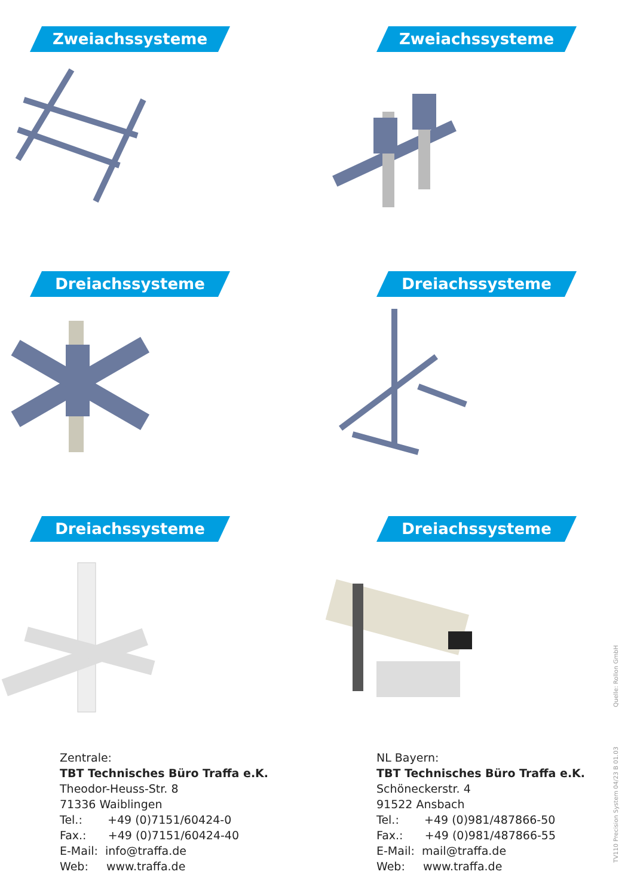Zweiachssysteme
Zweiachssysteme
Dreiachssysteme
Dreiachssysteme
Dreiachssysteme
Dreiachssysteme
Zentrale:
TBT Technisches Büro Traffa e.K.
Theodor-Heuss-Str. 8
71336 Waiblingen
Tel.: +49 (0)7151/60424-0
Fax.: +49 (0)7151/60424-40
E-Mail: info@traffa.de
Web: www.traffa.de
NL Bayern:
TBT Technisches Büro Traffa e.K.
Schöneckerstr. 4
91522 Ansbach
Tel.: +49 (0)981/487866-50
Fax.: +49 (0)981/487866-55
E-Mail: mail@traffa.de
Web: www.traffa.de
Quelle: Rollon GmbH
TV110 Precision System 04/23 B 01.03